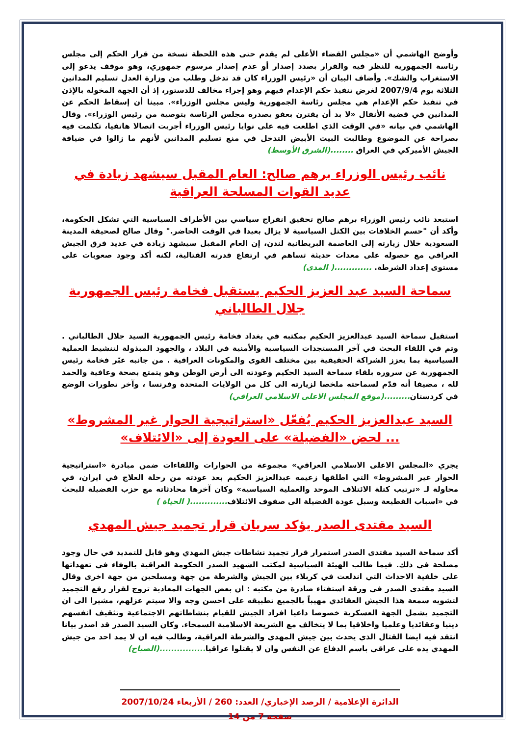وأوضح الهاشمي أن «مجلس القضاء الأعلى لم يقدم حتى هذه اللحظة نسخة من قرار الحكم إلى مجلس رئاسة الجمهورية للنظر فيه والقرار بصدد إصدار أو عدم إصدار مرسوم جمهوري، وهو موقف يدعو إلى الاستغراب والشك». وأضاف البيان أن «رئيس الوزراء كان قد تدخل وطلب من وزارة العدل تسليم المدانين الثلاثة يوم 2007/9/4 لغرض تنفيذ حكم الإعدام فيهم وهو إجراء مخالف للدستور، إذ أن الجهة المخولة بالإذن في تنفيذ حكم الإعدام هي مجلس رئاسة الجمهورية وليس مجلس الوزراء». مبينا أن إسقاط الحكم عن المدانين في قضية الأنفال «لا بد أن يقترن بعفو يصدره مجلس الرئاسة بتوصية من رئيس الوزراء». وقال الهاشمي في بيانه «في الوقت الذي اطلعت فيه على نوايا رئيس الوزراء أجريت اتصالا هاتفيا، تكلمت فيه بصراحة عن الموضوع وطالبت البيت الأبيض التدخل في منع تسليم المدانين لأنهم ما زالوا في ضيافة الجيش الأميركي في العراق ........(الشرق الأوسط)
نائب رئيس الوزراء برهم صالح: العام المقبل سيشهد زيادة في عديد القوات المسلحة العراقية
استبعد نائب رئيس الوزراء برهم صالح تحقيق انفراج سياسي بين الأطراف السياسية التي تشكل الحكومة، وأكد أن "حسم الخلافات بين الكتل السياسية لا يزال بعيدا في الوقت الحاضر." وقال صالح لصحيفة المدينة السعودية خلال زيارته إلى العاصمة البريطانية لندن، إن العام المقبل سيشهد زيادة في عديد فرق الجيش العراقي مع حصوله على معدات حديثة تساهم في ارتفاع قدرته القتالية، لكنه أكد وجود صعوبات على مستوى إعداد الشرطة. .............( المدى)
سماحة السيد عبد العزيز الحكيم يستقبل فخامة رئيس الجمهورية جلال الطالباني
استقبل سماحة السيد عبدالعزيز الحكيم بمكتبه في بغداد فخامة رئيس الجمهورية السيد جلال الطالباني . وتم في اللقاء البحث في آخر المستجدات السياسية والأمنية في البلاد ، والجهود المبذولة لتنشيط العملية السياسية بما يعزز الشراكة الحقيقية بين مختلف القوى والمكونات العراقية . من جانبه عبّر فخامة رئيس الجمهورية عن سروره بلقاء سماحة السيد الحكيم وعودته الى أرض الوطن وهو يتمتع بصحة وعافية والحمد لله ، مضيفا أنه قدّم لسماحته ملخصا لزيارته الى كل من الولايات المتحدة وفرنسا ، وآخر تطورات الوضع في كردستان.........(موقع المجلس الاعلى الاسلامي العراقي)
السيد عبدالعزيز الحكيم يُفعّل «استراتيجية الحوار غير المشروط» ... لحض «الفضيلة» على العودة إلى «الائتلاف»
يجري «المجلس الاعلى الاسلامي العراقي» مجموعة من الحوارات واللقاءات ضمن مبادرة «استراتيجية الحوار غير المشروط» التي اطلقها زعيمه عبدالعزيز الحكيم بعد عودته من رحلة العلاج في ايران، في محاولة لـ «ترتيب كتلة الائتلاف الموحد والعملية السياسية» وكان آخرها محادثاته مع حزب الفضيلة للبحث في «اسباب القطيعة وسبل عودة الفضيلة الى صفوف الائتلاف.............( الحياة )
السيد مقتدى الصدر يؤكد سريان قرار تجميد جيش المهدي
أكد سماحة السيد مقتدى الصدر استمرار قرار تجميد نشاطات جيش المهدي وهو قابل للتمديد في حال وجود مصلحة في ذلك. فيما طالب الهيئة السياسية لمكتب الشهيد الصدر الحكومة العراقية بالوفاء في تعهداتها على خلفية الاحداث التي اندلعت في كربلاء بين الجيش والشرطة من جهة ومسلحين من جهة اخرى وقال السيد مقتدى الصدر في ورقة استفتاء صادرة من مكتبه : ان بعض الجهات المعادية تروج لقرار رفع التجميد لتشويه سمعة هذا الجيش العقائدي مهيباً بالجميع تطبيقه على احسن وجه والا سيتم عزلهم، مشيرا الى ان التجميد يشمل الجهة العسكرية خصوصا داعيا افراد الجيش للقيام بنشاطاتهم الاجتماعية وتثقيف انفسهم دينيا وعقائديا وعلميا واخلاقيا بما لا يتخالف مع الشريعة الاسلامية السمحاء. وكان السيد الصدر قد اصدر بيانا انتقد فيه ايضا القتال الذي يحدث بين جيش المهدي والشرطة العراقية، وطالب فيه ان لا يمد احد من جيش المهدي يده على عراقي باسم الدفاع عن النفس وان لا يقتلوا عراقيا................(الصباح)
الدائرة الإعلامية / الرصد الإخباري/ العدد: 260 / الأربعاء 2007/10/24
صفحة 7 من 14